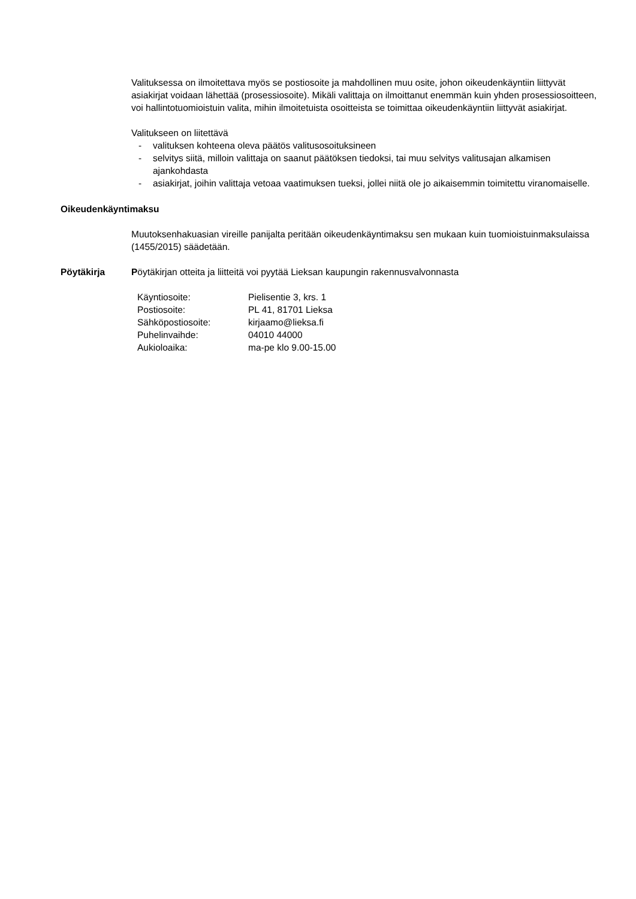Valituksessa on ilmoitettava myös se postiosoite ja mahdollinen muu osite, johon oikeudenkäyntiin liittyvät asiakirjat voidaan lähettää (prosessiosoite). Mikäli valittaja on ilmoittanut enemmän kuin yhden prosessiosoitteen, voi hallintotuomioistuin valita, mihin ilmoitetuista osoitteista se toimittaa oikeudenkäyntiin liittyvät asiakirjat.
Valitukseen on liitettävä
- valituksen kohteena oleva päätös valitusosoituksineen
- selvitys siitä, milloin valittaja on saanut päätöksen tiedoksi, tai muu selvitys valitusajan alkamisen ajankohdasta
- asiakirjat, joihin valittaja vetoaa vaatimuksen tueksi, jollei niitä ole jo aikaisemmin toimitettu viranomaiselle.
Oikeudenkäyntimaksu
Muutoksenhakuasian vireille panijalta peritään oikeudenkäyntimaksu sen mukaan kuin tuomioistuinmaksulaissa (1455/2015) säädetään.
Pöytäkirja Pöytäkirjan otteita ja liitteitä voi pyytää Lieksan kaupungin rakennusvalvonnasta
| Käyntiosoite: | Pielisentie 3, krs. 1 |
| Postiosoite: | PL 41, 81701 Lieksa |
| Sähköpostiosoite: | kirjaamo@lieksa.fi |
| Puhelinvaihde: | 04010 44000 |
| Aukioloaika: | ma-pe klo 9.00-15.00 |